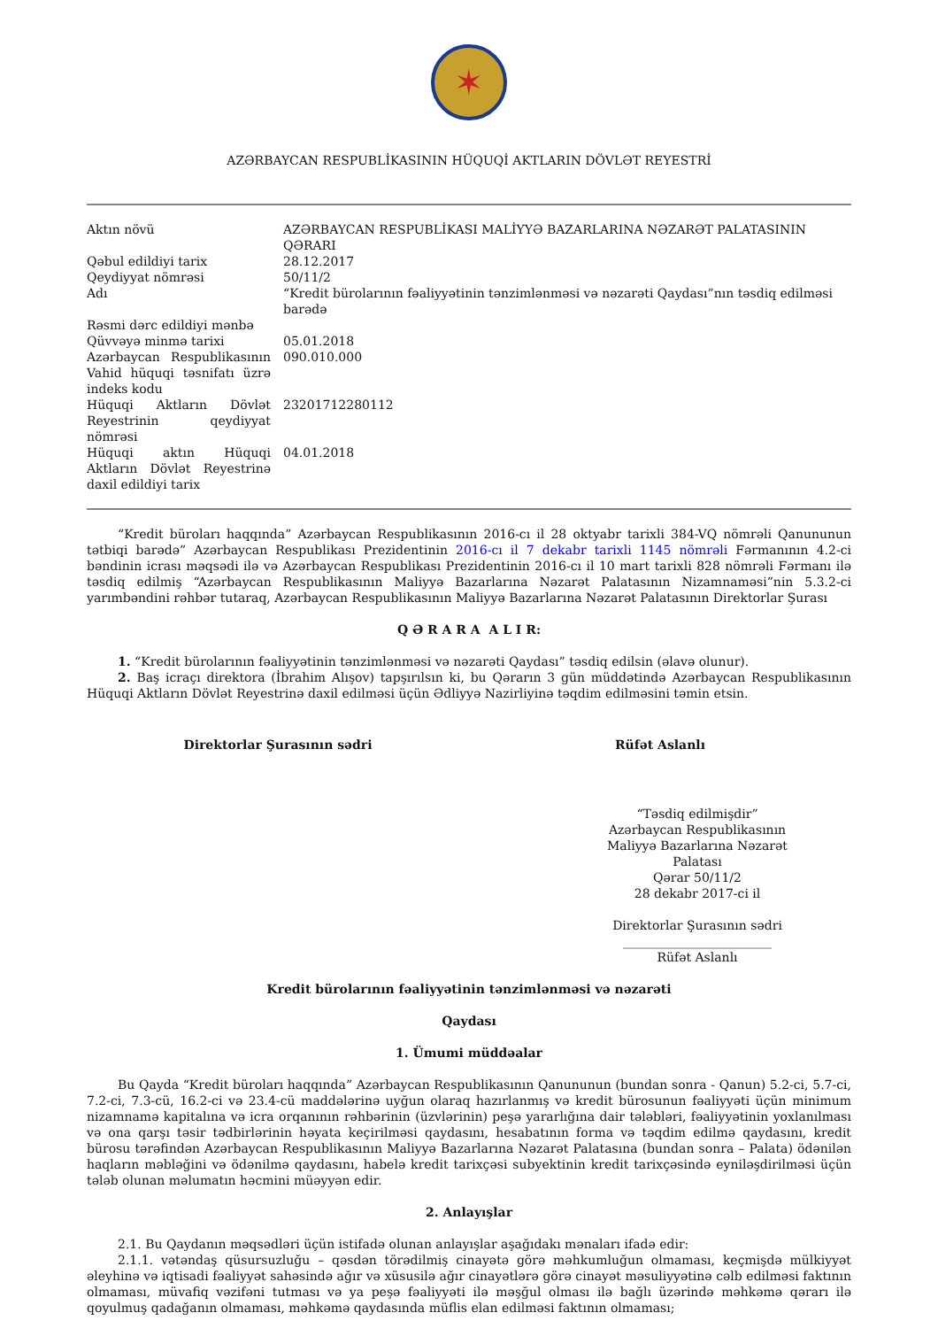✶
AZƏRBAYCAN RESPUBLİKASININ HÜQUQİ AKTLARIN DÖVLƏT REYESTRİ
| Aktın növü | AZƏRBAYCAN RESPUBLİKASI MALİYYƏ BAZARLARINA NƏZARƏT PALATASININ QƏRARI |
| Qəbul edildiyi tarix | 28.12.2017 |
| Qeydiyyat nömrəsi | 50/11/2 |
| Adı | “Kredit bürolarının fəaliyyətinin tənzimlənməsi və nəzarəti Qaydası”nın təsdiq edilməsi barədə |
| Rəsmi dərc edildiyi mənbə | |
| Qüvvəyə minmə tarixi | 05.01.2018 |
| Azərbaycan Respublikasının Vahid hüquqi təsnifatı üzrə indeks kodu | 090.010.000 |
| Hüquqi Aktların Dövlət Reyestrinin qeydiyyat nömrəsi | 23201712280112 |
| Hüquqi aktın Hüquqi Aktların Dövlət Reyestrinə daxil edildiyi tarix | 04.01.2018 |
“Kredit büroları haqqında” Azərbaycan Respublikasının 2016-cı il 28 oktyabr tarixli 384-VQ nömrəli Qanununun tətbiqi barədə” Azərbaycan Respublikası Prezidentinin 2016-cı il 7 dekabr tarixli 1145 nömrəli Fərmanının 4.2-ci bəndinin icrası məqsədi ilə və Azərbaycan Respublikası Prezidentinin 2016-cı il 10 mart tarixli 828 nömrəli Fərmanı ilə təsdiq edilmiş “Azərbaycan Respublikasının Maliyyə Bazarlarına Nəzarət Palatasının Nizamnaməsi”nin 5.3.2-ci yarımbəndini rəhbər tutaraq, Azərbaycan Respublikasının Maliyyə Bazarlarına Nəzarət Palatasının Direktorlar Şurası
Q Ə R A R A A L I R:
1. “Kredit bürolarının fəaliyyətinin tənzimlənməsi və nəzarəti Qaydası” təsdiq edilsin (əlavə olunur).
2. Baş icraçı direktora (İbrahim Alışov) tapşırılsın ki, bu Qərarın 3 gün müddətində Azərbaycan Respublikasının Hüquqi Aktların Dövlət Reyestrinə daxil edilməsi üçün Ədliyyə Nazirliyinə təqdim edilməsini təmin etsin.
Direktorlar Şurasının sədri Rüfət Aslanlı
“Təsdiq edilmişdir”
Azərbaycan Respublikasının
Maliyyə Bazarlarına Nəzarət Palatası
Qərar 50/11/2
28 dekabr 2017-ci il
Direktorlar Şurasının sədri
________________________
Rüfət Aslanlı
Kredit bürolarının fəaliyyətinin tənzimlənməsi və nəzarəti
Qaydası
1. Ümumi müddəalar
Bu Qayda “Kredit büroları haqqında” Azərbaycan Respublikasının Qanununun (bundan sonra - Qanun) 5.2-ci, 5.7-ci, 7.2-ci, 7.3-cü, 16.2-ci və 23.4-cü maddələrinə uyğun olaraq hazırlanmış və kredit bürosunun fəaliyyəti üçün minimum nizamnamə kapitalına və icra orqanının rəhbərinin (üzvlərinin) peşə yararlığına dair tələbləri, fəaliyyətinin yoxlanılması və ona qarşı təsir tədbirlərinin həyata keçirilməsi qaydasını, hesabatının forma və təqdim edilmə qaydasını, kredit bürosu tərəfindən Azərbaycan Respublikasının Maliyyə Bazarlarına Nəzarət Palatasına (bundan sonra – Palata) ödənilən haqların məbləğini və ödənilmə qaydasını, habelə kredit tarixçəsi subyektinin kredit tarixçəsində eyniləşdirilməsi üçün tələb olunan məlumatın həcmini müəyyən edir.
2. Anlayışlar
2.1. Bu Qaydanın məqsədləri üçün istifadə olunan anlayışlar aşağıdakı mənaları ifadə edir:
2.1.1. vətəndaş qüsursuzluğu – qəsdən törədilmiş cinayətə görə məhkumluğun olmaması, keçmişdə mülkiyyət əleyhinə və iqtisadi fəaliyyət sahəsində ağır və xüsusilə ağır cinayətlərə görə cinayət məsuliyyətinə cəlb edilməsi faktının olmaması, müvafiq vəzifəni tutması və ya peşə fəaliyyəti ilə məşğul olması ilə bağlı üzərində məhkəmə qərarı ilə qoyulmuş qadağanın olmaması, məhkəmə qaydasında müflis elan edilməsi faktının olmaması;